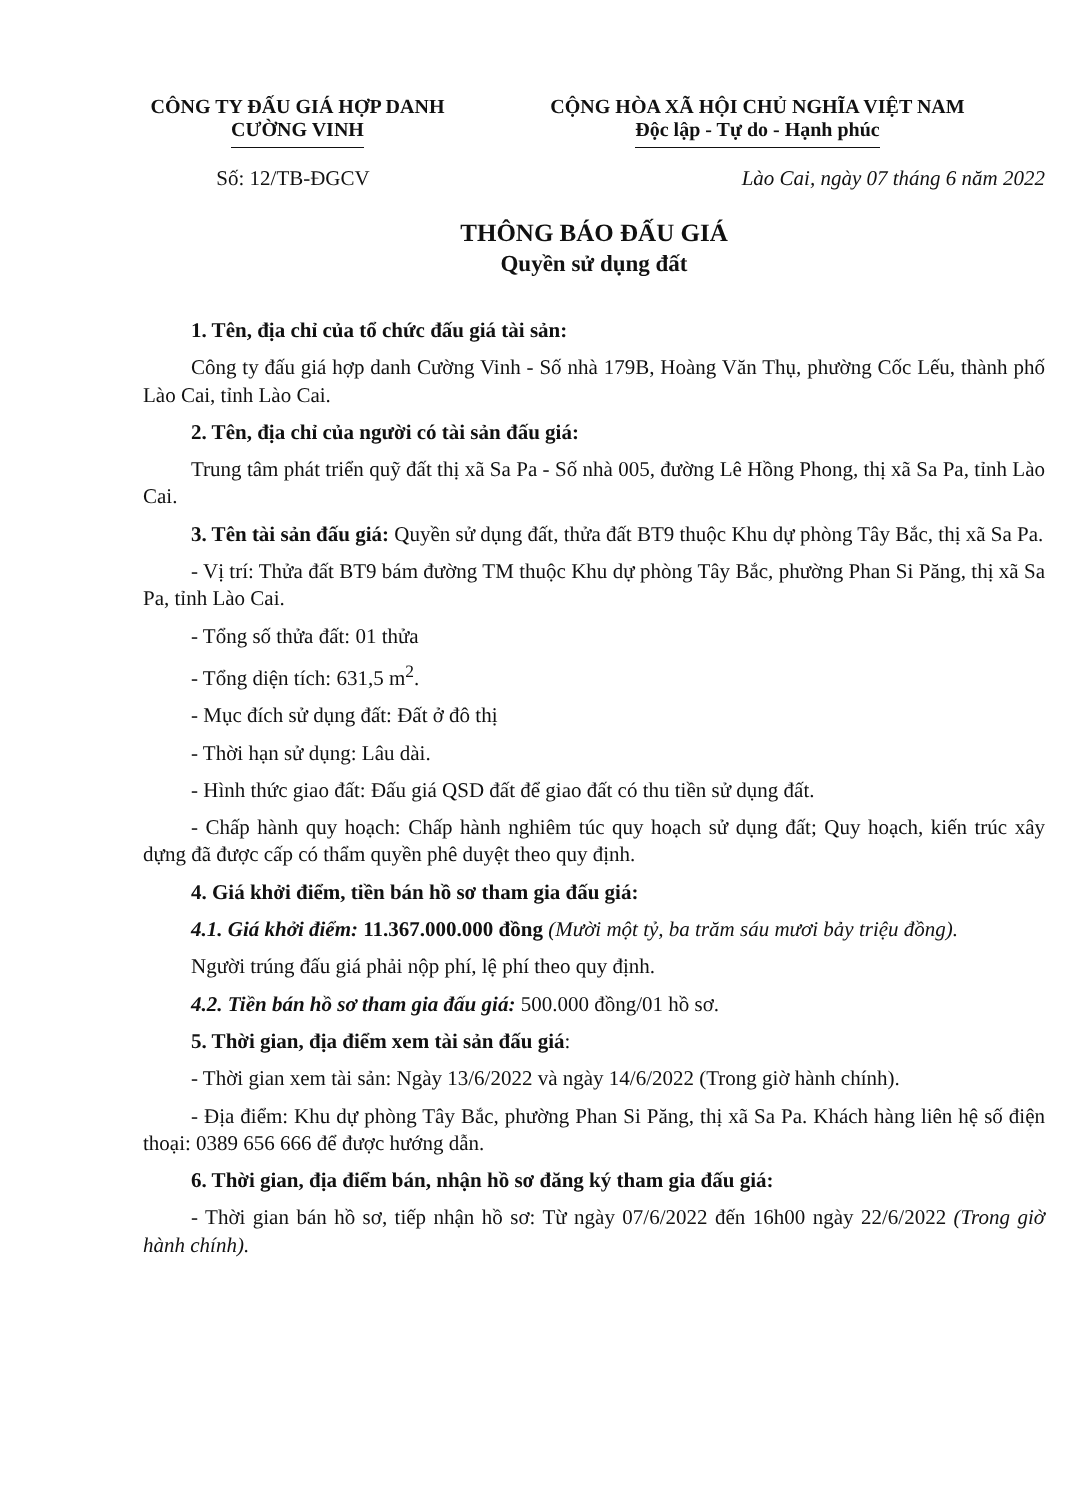CÔNG TY ĐẤU GIÁ HỢP DANH
CƯỜNG VINH
CỘNG HÒA XÃ HỘI CHỦ NGHĨA VIỆT NAM
Độc lập - Tự do - Hạnh phúc
Số: 12/TB-ĐGCV Lào Cai, ngày 07 tháng 6 năm 2022
THÔNG BÁO ĐẤU GIÁ
Quyền sử dụng đất
1. Tên, địa chỉ của tổ chức đấu giá tài sản:
Công ty đấu giá hợp danh Cường Vinh - Số nhà 179B, Hoàng Văn Thụ, phường Cốc Lếu, thành phố Lào Cai, tỉnh Lào Cai.
2. Tên, địa chỉ của người có tài sản đấu giá:
Trung tâm phát triển quỹ đất thị xã Sa Pa - Số nhà 005, đường Lê Hồng Phong, thị xã Sa Pa, tỉnh Lào Cai.
3. Tên tài sản đấu giá: Quyền sử dụng đất, thửa đất BT9 thuộc Khu dự phòng Tây Bắc, thị xã Sa Pa.
- Vị trí: Thửa đất BT9 bám đường TM thuộc Khu dự phòng Tây Bắc, phường Phan Si Păng, thị xã Sa Pa, tỉnh Lào Cai.
- Tổng số thửa đất: 01 thửa
- Tổng diện tích: 631,5 m<sup>2</sup>.
- Mục đích sử dụng đất: Đất ở đô thị
- Thời hạn sử dụng: Lâu dài.
- Hình thức giao đất: Đấu giá QSD đất để giao đất có thu tiền sử dụng đất.
- Chấp hành quy hoạch: Chấp hành nghiêm túc quy hoạch sử dụng đất; Quy hoạch, kiến trúc xây dựng đã được cấp có thẩm quyền phê duyệt theo quy định.
4. Giá khởi điểm, tiền bán hồ sơ tham gia đấu giá:
4.1. Giá khởi điểm: 11.367.000.000 đồng (Mười một tỷ, ba trăm sáu mươi bảy triệu đồng).
Người trúng đấu giá phải nộp phí, lệ phí theo quy định.
4.2. Tiền bán hồ sơ tham gia đấu giá: 500.000 đồng/01 hồ sơ.
5. Thời gian, địa điểm xem tài sản đấu giá:
- Thời gian xem tài sản: Ngày 13/6/2022 và ngày 14/6/2022 (Trong giờ hành chính).
- Địa điểm: Khu dự phòng Tây Bắc, phường Phan Si Păng, thị xã Sa Pa. Khách hàng liên hệ số điện thoại: 0389 656 666 để được hướng dẫn.
6. Thời gian, địa điểm bán, nhận hồ sơ đăng ký tham gia đấu giá:
- Thời gian bán hồ sơ, tiếp nhận hồ sơ: Từ ngày 07/6/2022 đến 16h00 ngày 22/6/2022 (Trong giờ hành chính).